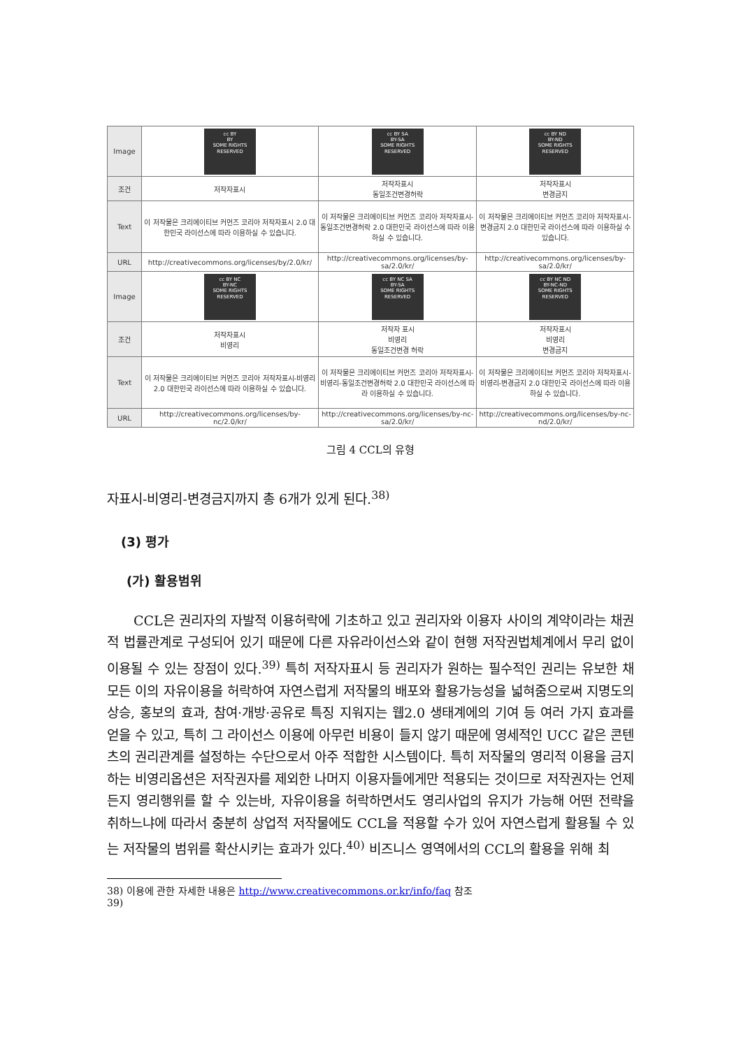| Image | cc BY BY SOME RIGHTS RESERVED | cc BY SA BY-SA SOME RIGHTS RESERVED | cc BY ND BY-ND SOME RIGHTS RESERVED |
| 조건 | 저작자표시 | 저작자표시 동일조건변경허락 | 저작자표시 변경금지 |
| Text | 이 저작물은 크리에이티브 커먼즈 코리아 저작자표시 2.0 대한민국 라이선스에 따라 이용하실 수 있습니다. | 이 저작물은 크리에이티브 커먼즈 코리아 저작자표시-동일조건변경허락 2.0 대한민국 라이선스에 따라 이용하실 수 있습니다. | 이 저작물은 크리에이티브 커먼즈 코리아 저작자표시-변경금지 2.0 대한민국 라이선스에 따라 이용하실 수 있습니다. |
| URL | http://creativecommons.org/licenses/by/2.0/kr/ | http://creativecommons.org/licenses/by-sa/2.0/kr/ | http://creativecommons.org/licenses/by-sa/2.0/kr/ |
| Image | cc BY NC BY-NC SOME RIGHTS RESERVED | cc BY NC SA BY-SA SOME RIGHTS RESERVED | cc BY NC ND BY-NC-ND SOME RIGHTS RESERVED |
| 조건 | 저작자표시 비영리 | 저작자 표시 비영리 동일조건변경 허락 | 저작자표시 비영리 변경금지 |
| Text | 이 저작물은 크리에이티브 커먼즈 코리아 저작자표시-비영리 2.0 대한민국 라이선스에 따라 이용하실 수 있습니다. | 이 저작물은 크리에이티브 커먼즈 코리아 저작자표시-비영리-동일조건변경허락 2.0 대한민국 라이선스에 따라 이용하실 수 있습니다. | 이 저작물은 크리에이티브 커먼즈 코리아 저작자표시-비영리-변경금지 2.0 대한민국 라이선스에 따라 이용하실 수 있습니다. |
| URL | http://creativecommons.org/licenses/by-nc/2.0/kr/ | http://creativecommons.org/licenses/by-nc-sa/2.0/kr/ | http://creativecommons.org/licenses/by-nc-nd/2.0/kr/ |
그림 4 CCL의 유형
자표시-비영리-변경금지까지 총 6개가 있게 된다.<sup>38)</sup>
(3) 평가
(가) 활용범위
CCL은 권리자의 자발적 이용허락에 기초하고 있고 권리자와 이용자 사이의 계약이라는 채권적 법률관계로 구성되어 있기 때문에 다른 자유라이선스와 같이 현행 저작권법체계에서 무리 없이 이용될 수 있는 장점이 있다.<sup>39)</sup> 특히 저작자표시 등 권리자가 원하는 필수적인 권리는 유보한 채 모든 이의 자유이용을 허락하여 자연스럽게 저작물의 배포와 활용가능성을 넓혀줌으로써 지명도의 상승, 홍보의 효과, 참여·개방·공유로 특징 지워지는 웹2.0 생태계에의 기여 등 여러 가지 효과를 얻을 수 있고, 특히 그 라이선스 이용에 아무런 비용이 들지 않기 때문에 영세적인 UCC 같은 콘텐츠의 권리관계를 설정하는 수단으로서 아주 적합한 시스템이다. 특히 저작물의 영리적 이용을 금지하는 비영리옵션은 저작권자를 제외한 나머지 이용자들에게만 적용되는 것이므로 저작권자는 언제든지 영리행위를 할 수 있는바, 자유이용을 허락하면서도 영리사업의 유지가 가능해 어떤 전략을 취하느냐에 따라서 충분히 상업적 저작물에도 CCL을 적용할 수가 있어 자연스럽게 활용될 수 있는 저작물의 범위를 확산시키는 효과가 있다.<sup>40)</sup> 비즈니스 영역에서의 CCL의 활용을 위해 최
38) 이용에 관한 자세한 내용은 http://www.creativecommons.or.kr/info/faq 참조
39)